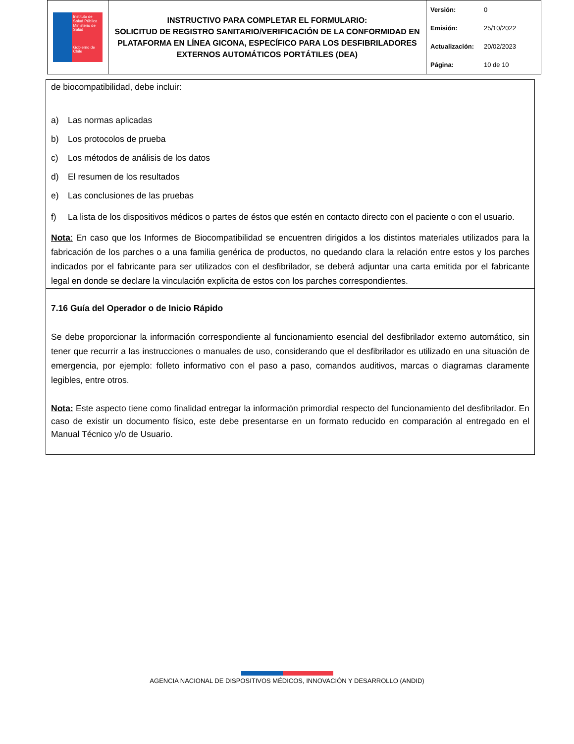| Instituto de Salud Pública Ministerio de Salud Gobierno de Chile | INSTRUCTIVO PARA COMPLETAR EL FORMULARIO: SOLICITUD DE REGISTRO SANITARIO/VERIFICACIÓN DE LA CONFORMIDAD EN PLATAFORMA EN LÍNEA GICONA, ESPECÍFICO PARA LOS DESFIBRILADORES EXTERNOS AUTOMÁTICOS PORTÁTILES (DEA) | Versión: 0 Emisión: 25/10/2022 Actualización: 20/02/2023 Página: 10 de 10 |
de biocompatibilidad, debe incluir:
a) Las normas aplicadas
b) Los protocolos de prueba
c) Los métodos de análisis de los datos
d) El resumen de los resultados
e) Las conclusiones de las pruebas
f) La lista de los dispositivos médicos o partes de éstos que estén en contacto directo con el paciente o con el usuario.
Nota: En caso que los Informes de Biocompatibilidad se encuentren dirigidos a los distintos materiales utilizados para la fabricación de los parches o a una familia genérica de productos, no quedando clara la relación entre estos y los parches indicados por el fabricante para ser utilizados con el desfibrilador, se deberá adjuntar una carta emitida por el fabricante legal en donde se declare la vinculación explicita de estos con los parches correspondientes.
7.16 Guía del Operador o de Inicio Rápido
Se debe proporcionar la información correspondiente al funcionamiento esencial del desfibrilador externo automático, sin tener que recurrir a las instrucciones o manuales de uso, considerando que el desfibrilador es utilizado en una situación de emergencia, por ejemplo: folleto informativo con el paso a paso, comandos auditivos, marcas o diagramas claramente legibles, entre otros.
Nota: Este aspecto tiene como finalidad entregar la información primordial respecto del funcionamiento del desfibrilador. En caso de existir un documento físico, este debe presentarse en un formato reducido en comparación al entregado en el Manual Técnico y/o de Usuario.
AGENCIA NACIONAL DE DISPOSITIVOS MÉDICOS, INNOVACIÓN Y DESARROLLO (ANDID)